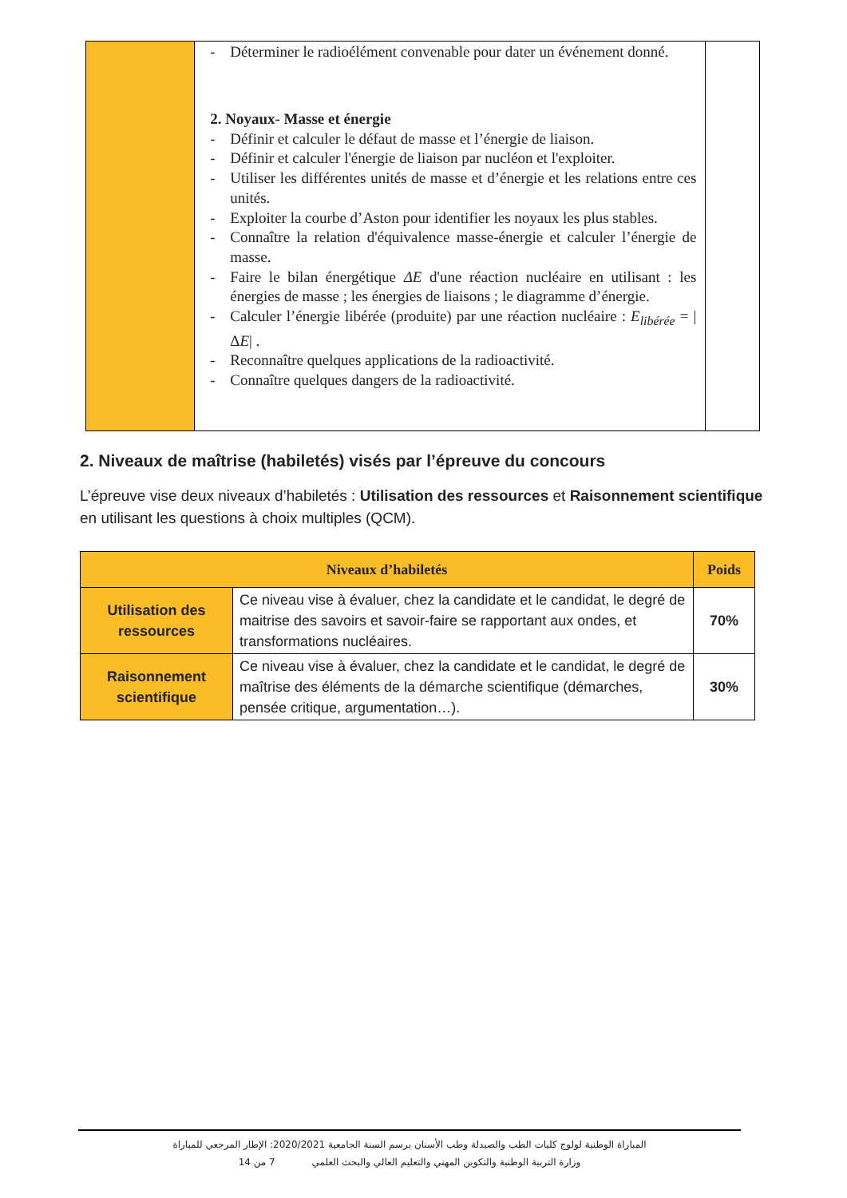| | - Déterminer le radioélément convenable pour dater un événement donné. 2. Noyaux- Masse et énergie - Définir et calculer le défaut de masse et l’énergie de liaison. - Définir et calculer l'énergie de liaison par nucléon et l'exploiter. - Utiliser les différentes unités de masse et d’énergie et les relations entre ces unités. - Exploiter la courbe d’Aston pour identifier les noyaux les plus stables. - Connaître la relation d'équivalence masse-énergie et calculer l’énergie de masse. - Faire le bilan énergétique ΔE d'une réaction nucléaire en utilisant : les énergies de masse ; les énergies de liaisons ; le diagramme d’énergie. - Calculer l’énergie libérée (produite) par une réaction nucléaire : E<sub>libérée</sub> = /Δ E / . - Reconnaître quelques applications de la radioactivité. - Connaître quelques dangers de la radioactivité. | |
2. Niveaux de maîtrise (habiletés) visés par l’épreuve du concours
L’épreuve vise deux niveaux d’habiletés : Utilisation des ressources et Raisonnement scientifique en utilisant les questions à choix multiples (QCM).
| Niveaux d’habiletés | | Poids |
| --- | --- | --- |
| Utilisation des ressources | Ce niveau vise à évaluer, chez la candidate et le candidat, le degré de maitrise des savoirs et savoir-faire se rapportant aux ondes, et transformations nucléaires. | 70% |
| Raisonnement scientifique | Ce niveau vise à évaluer, chez la candidate et le candidat, le degré de maîtrise des éléments de la démarche scientifique (démarches, pensée critique, argumentation…). | 30% |
المباراة الوطنية لولوج كليات الطب والصيدلة وطب الأسنان برسم السنة الجامعية 2020/2021: الإطار المرجعي للمباراة
وزارة التربية الوطنية والتكوين المهني والتعليم العالي والبحث العلمي 7 من 14